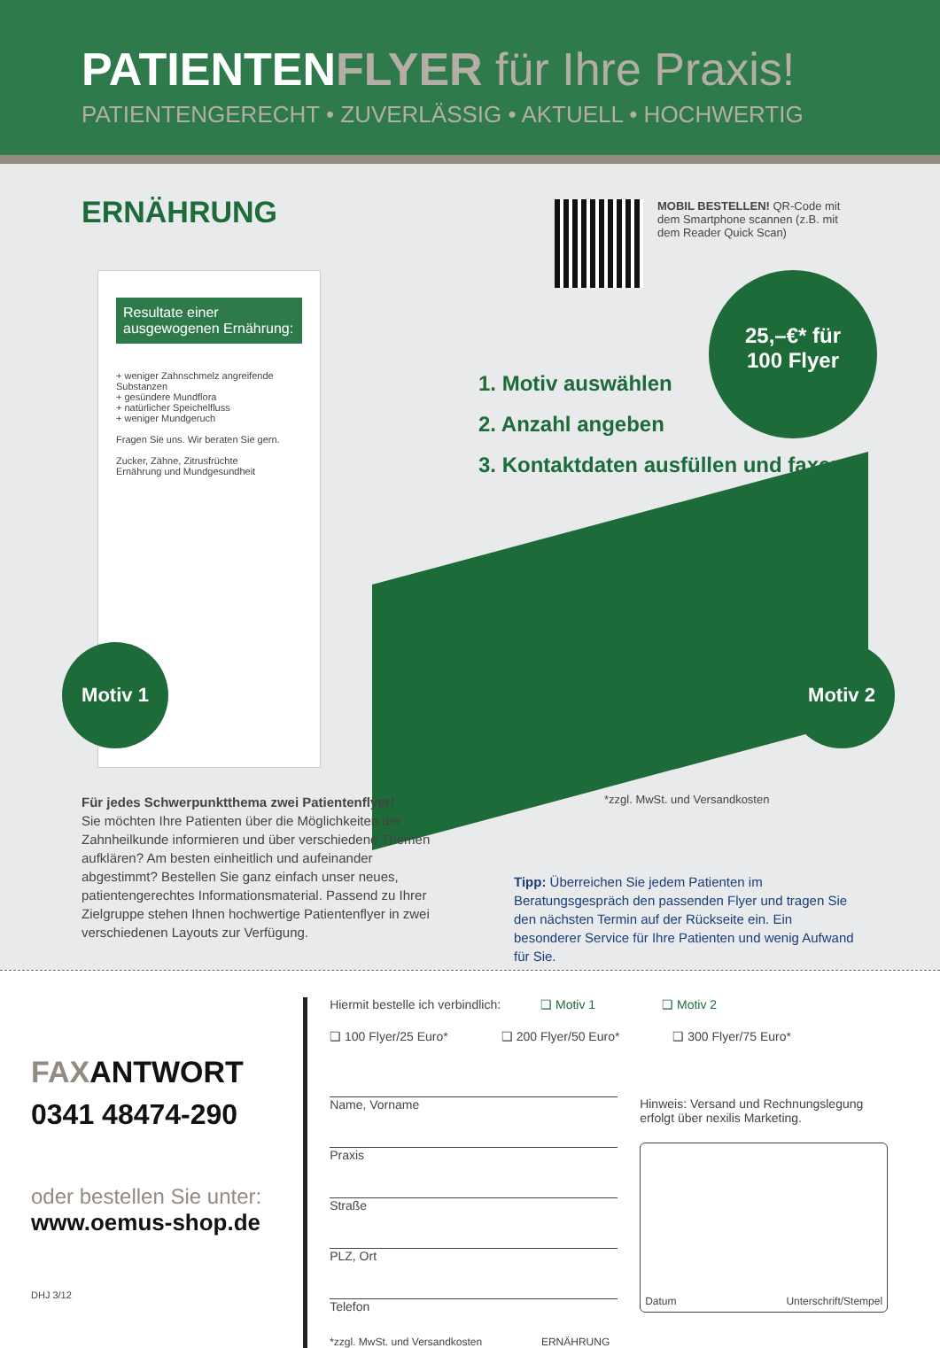PATIENTENFLYER für Ihre Praxis!
PATIENTENGERECHT • ZUVERLÄSSIG • AKTUELL • HOCHWERTIG
ERNÄHRUNG
MOBIL BESTELLEN! QR-Code mit dem Smartphone scannen (z.B. mit dem Reader Quick Scan)
Resultate einer ausgewogenen Ernährung:
+ weniger Zahnschmelz angreifende Substanzen
+ gesündere Mundflora
+ natürlicher Speichelfluss
+ weniger Mundgeruch
Fragen Sie uns. Wir beraten Sie gern.
Zucker, Zähne, Zitrusfrüchte
Ernährung und Mundgesundheit
1. Motiv auswählen
2. Anzahl angeben
3. Kontaktdaten ausfüllen und faxen
25,–€* für
100 Flyer
Motiv 1 Motiv 2
Für jedes Schwerpunktthema zwei Patientenflyer!
Sie möchten Ihre Patienten über die Möglichkeiten der Zahnheilkunde informieren und über verschiedene Themen aufklären? Am besten einheitlich und aufeinander abgestimmt? Bestellen Sie ganz einfach unser neues, patientengerechtes Informationsmaterial. Passend zu Ihrer Zielgruppe stehen Ihnen hochwertige Patientenflyer in zwei verschiedenen Layouts zur Verfügung.
*zzgl. MwSt. und Versandkosten
Tipp: Überreichen Sie jedem Patienten im Beratungsgespräch den passenden Flyer und tragen Sie den nächsten Termin auf der Rückseite ein. Ein besonderer Service für Ihre Patienten und wenig Aufwand für Sie.
FAXANTWORT
0341 48474-290
oder bestellen Sie unter:
www.oemus-shop.de
DHJ 3/12
Hiermit bestelle ich verbindlich: ❑ Motiv 1 ❑ Motiv 2
❑ 100 Flyer/25 Euro* ❑ 200 Flyer/50 Euro* ❑ 300 Flyer/75 Euro*
Name, Vorname
Praxis
Straße
PLZ, Ort
Telefon
*zzgl. MwSt. und Versandkosten ERNÄHRUNG
Hinweis: Versand und Rechnungslegung erfolgt über nexilis Marketing.
Datum Unterschrift/Stempel